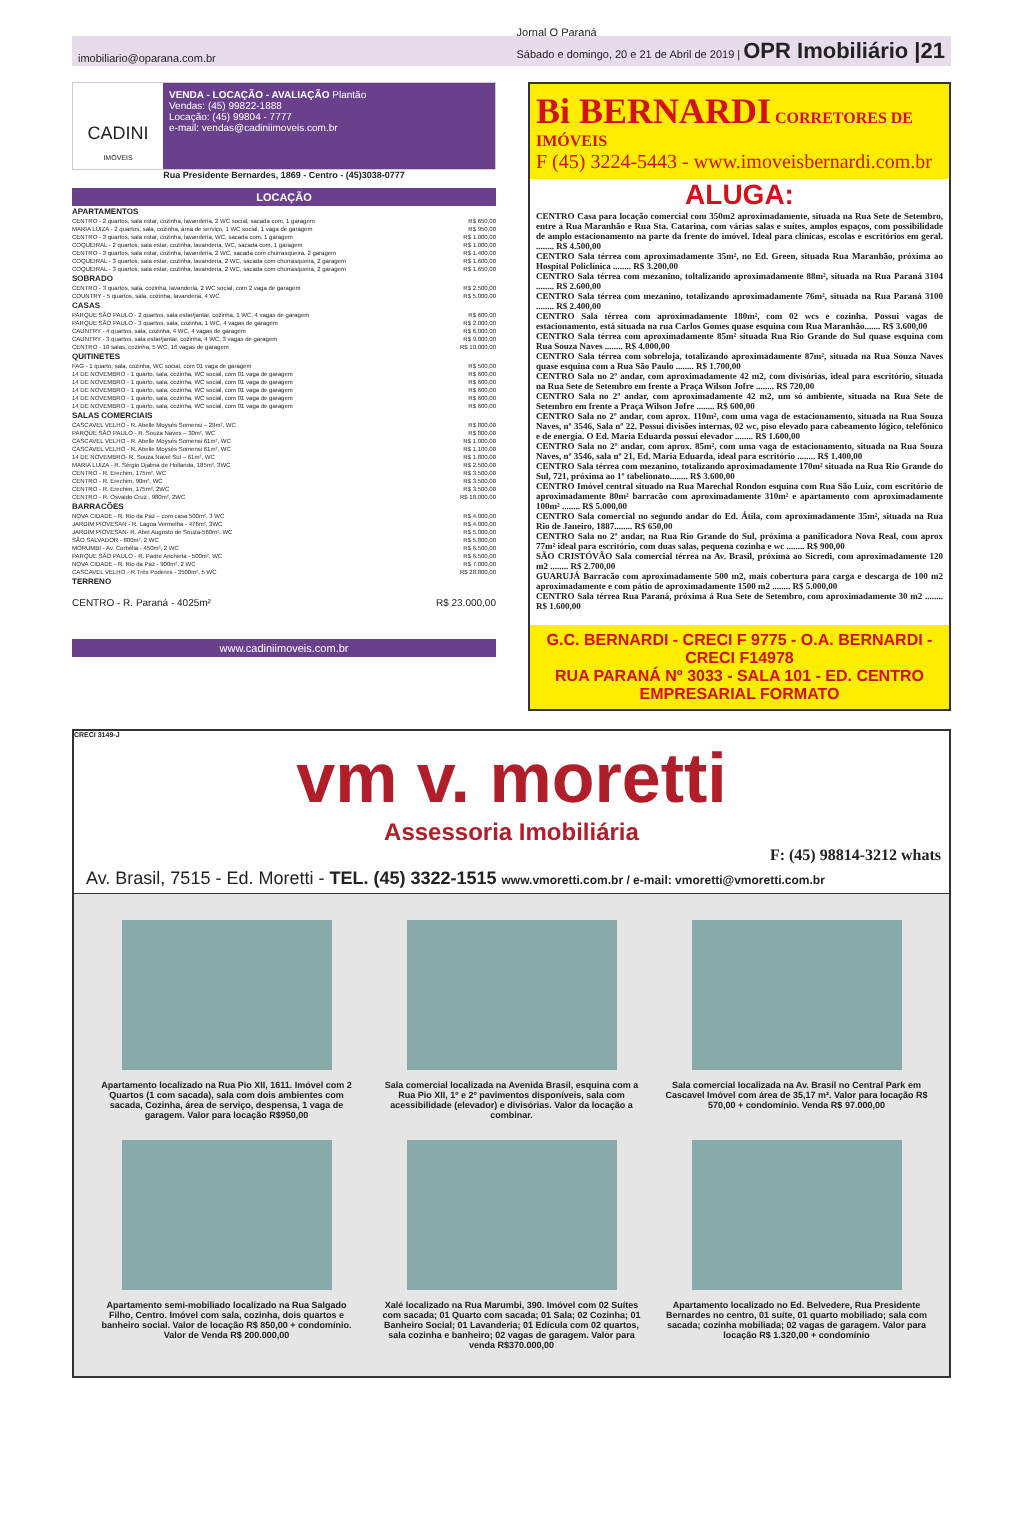imobiliario@oparana.com.br Jornal O Paraná
Sábado e domingo, 20 e 21 de Abril de 2019 | OPR Imobiliário |21
CADINI
IMÓVEIS
VENDA - LOCAÇÃO - AVALIAÇÃO Plantão
Vendas: (45) 99822-1888
Locação: (45) 99804 - 7777
e-mail: vendas@cadiniimoveis.com.br
Rua Presidente Bernardes, 1869 - Centro - (45)3038-0777
LOCAÇÃO
| APARTAMENTOS | |
| CENTRO - 2 quartos, sala estar, cozinha, lavanderia, 2 WC social, sacada com, 1 garagem | R$ 650,00 |
| MARIA LUIZA - 2 quartos, sala, cozinha, área de serviço, 1 WC social, 1 vaga de garagem | R$ 950,00 |
| CENTRO - 3 quartos, sala estar, cozinha, lavanderia, WC, sacada com, 1 garagem | R$ 1.000,00 |
| COQUEIRAL - 2 quartos, sala estar, cozinha, lavanderia, WC, sacada com, 1 garagem | R$ 1.000,00 |
| CENTRO - 3 quartos, sala estar, cozinha, lavanderia, 2 WC, sacada com churrasqueira, 2 garagem | R$ 1.400,00 |
| COQUEIRAL - 3 quartos, sala estar, cozinha, lavanderia, 2 WC, sacada com churrasqueira, 2 garagem | R$ 1.600,00 |
| COQUEIRAL - 3 quartos, sala estar, cozinha, lavanderia, 2 WC, sacada com churrasqueira, 2 garagem | R$ 1.650,00 |
| SOBRADO | |
| CENTRO - 3 quartos, sala, cozinha, lavanderia, 2 WC social, com 2 vaga de garagem | R$ 2.500,00 |
| COUNTRY - 5 quartos, sala, cozinha, lavanderia, 4 WC | R$ 5.000,00 |
| CASAS | |
| PARQUE SÃO PAULO - 2 quartos, sala estar/jantar, cozinha, 1 WC, 4 vagas de garagem | R$ 600,00 |
| PARQUE SÃO PAULO - 3 quartos, sala, cozinha, 1 WC, 4 vagas de garagem | R$ 2.000,00 |
| CAUNTRY - 4 quartos, sala, cozinha, 4 WC, 4 vagas de garagem | R$ 6.000,00 |
| CAUNTRY - 3 quartos, sala estar/jantar, cozinha, 4 WC, 3 vagas de garagem | R$ 9.000,00 |
| CENTRO - 10 salas, cozinha, 5 WC, 16 vagas de garagem | R$ 10.000,00 |
| QUITINETES | |
| FAG - 1 quarto, sala, cozinha, WC social, com 01 vaga de garagem | R$ 500,00 |
| 14 DE NOVEMBRO - 1 quarto, sala, cozinha, WC social, com 01 vaga de garagem | R$ 600,00 |
| 14 DE NOVEMBRO - 1 quarto, sala, cozinha, WC social, com 01 vaga de garagem | R$ 600,00 |
| 14 DE NOVEMBRO - 1 quarto, sala, cozinha, WC social, com 01 vaga de garagem | R$ 600,00 |
| 14 DE NOVEMBRO - 1 quarto, sala, cozinha, WC social, com 01 vaga de garagem | R$ 600,00 |
| 14 DE NOVEMBRO - 1 quarto, sala, cozinha, WC social, com 01 vaga de garagem | R$ 600,00 |
| SALAS COMERCIAIS | |
| CASCAVEL VELHO - R. Abelle Moysés Somensi – 29m², WC | R$ 800,00 |
| PARQUE SÃO PAULO - R. Souza Naves – 30m², WC | R$ 800,00 |
| CASCAVEL VELHO - R. Abelle Moysés Somensi 61m², WC | R$ 1.000,00 |
| CASCAVEL VELHO - R. Abelle Moysés Somensi 61m², WC | R$ 1.100,00 |
| 14 DE NOVEMBRO- R. Souza Navel Sul – 61m², WC | R$ 1.800,00 |
| MARIA LUIZA - R. Sérgio Djalma de Hollanda, 185m², 3WC | R$ 2.500,00 |
| CENTRO - R. Erechim, 175m², WC | R$ 3.500,00 |
| CENTRO - R. Erechim, 90m², WC | R$ 3.500,00 |
| CENTRO - R. Erechim, 175m², 2WC | R$ 3.500,00 |
| CENTRO - R. Osvaldo Cruz , 980m², 2WC | R$ 18.000,00 |
| BARRACÕES | |
| NOVA CIDADE - R. Rio da Paz – com casa 500m², 3 WC | R$ 4.000,00 |
| JARDIM PIOVESAN - R. Lagoa Vermelha - 476m², 3WC | R$ 4.000,00 |
| JARDIM PIOVESAN- R. Abel Augosto de Souza-560m², WC | R$ 5.000,00 |
| SÃO SALVADOR - 800m², 2 WC | R$ 5.800,00 |
| MORUMBI - Av. Corbélia - 450m², 2 WC | R$ 6.500,00 |
| PARQUE SÃO PAULO - R. Padre Anchieta - 500m², WC | R$ 6.500,00 |
| NOVA CIDADE - R. Rio da Paz - 900m², 2 WC | R$ 7.000,00 |
| CASCAVEL VELHO - R.Três Poderes - 3500m², 5 WC | R$ 28.800,00 |
| TERRENO | |
| CENTRO - R. Paraná - 4025m² | R$ 23.000,00 |
www.cadiniimoveis.com.br
Bi BERNARDI CORRETORES DE IMÓVEIS
F (45) 3224-5443 - www.imoveisbernardi.com.br
ALUGA:
CENTRO Casa para locação comercial com 350m2 aproximadamente, situada na Rua Sete de Setembro, entre a Rua Maranhão e Rua Sta. Catarina, com várias salas e suítes, amplos espaços, com possibilidade de amplo estacionamento na parte da frente do imóvel. Ideal para clínicas, escolas e escritórios em geral. ........ R$ 4.500,00
CENTRO Sala térrea com aproximadamente 35m², no Ed. Green, situada Rua Maranhão, próxima ao Hospital Policlínica ........ R$ 3.200,00
CENTRO Sala térrea com mezanino, toltalizando aproximadamente 88m², situada na Rua Paraná 3104 ........ R$ 2.600,00
CENTRO Sala térrea com mezanino, totalizando aproximadamente 76m², situada na Rua Paraná 3100 ........ R$ 2.400,00
CENTRO Sala térrea com aproximadamente 180m², com 02 wcs e cozinha. Possui vagas de estacionamento, está situada na rua Carlos Gomes quase esquina com Rua Maranhão....... R$ 3.600,00
CENTRO Sala térrea com aproximadamente 85m² situada Rua Rio Grande do Sul quase esquina com Rua Souza Naves ........ R$ 4.000,00
CENTRO Sala térrea com sobreloja, totalizando aproximadamente 87m², situada na Rua Souza Naves quase esquina com a Rua São Paulo ........ R$ 1.700,00
CENTRO Sala no 2º andar, com aproximadamente 42 m2, com divisórias, ideal para escritório, situada na Rua Sete de Setembro em frente a Praça Wilson Jofre ........ R$ 720,00
CENTRO Sala no 2º andar, com aproximadamente 42 m2, um só ambiente, situada na Rua Sete de Setembro em frente a Praça Wilson Jofre ........ R$ 600,00
CENTRO Sala no 2º andar, com aprox. 110m², com uma vaga de estacionamento, situada na Rua Souza Naves, nº 3546, Sala nº 22. Possui divisões internas, 02 wc, piso elevado para cabeamento lógico, telefônico e de energia. O Ed. Maria Eduarda possui elevador ........ R$ 1.600,00
CENTRO Sala no 2º andar, com aprox. 85m², com uma vaga de estacionamento, situada na Rua Souza Naves, nº 3546, sala nº 21, Ed. Maria Eduarda, ideal para escritório ........ R$ 1.400,00
CENTRO Sala térrea com mezanino, totalizando aproximadamente 170m² situada na Rua Rio Grande do Sul, 721, próxima ao 1º tabelionato........ R$ 3.600,00
CENTRO Imóvel central situado na Rua Marechal Rondon esquina com Rua São Luiz, com escritório de aproximadamente 80m² barracão com aproximadamente 310m² e apartamento com aproximadamente 100m² ........ R$ 5.000,00
CENTRO Sala comercial no segundo andar do Ed. Átila, com aproximadamente 35m², situada na Rua Rio de Janeiro, 1887........ R$ 650,00
CENTRO Sala no 2º andar, na Rua Rio Grande do Sul, próxima a panificadora Nova Real, com aprox 77m² ideal para escritório, com duas salas, pequena cozinha e wc ........ R$ 900,00
SÃO CRISTÓVÃO Sala comercial térrea na Av. Brasil, próxima ao Sicredi, com aproximadamente 120 m2 ........ R$ 2.700,00
GUARUJÁ Barracão com aproximadamente 500 m2, mais cobertura para carga e descarga de 100 m2 aproximadamente e com pátio de aproximadamente 1500 m2 ........ R$ 5.000,00
CENTRO Sala térrea Rua Paraná, próxima á Rua Sete de Setembro, com aproximadamente 30 m2 ........ R$ 1.600,00
G.C. BERNARDI - CRECI F 9775 - O.A. BERNARDI - CRECI F14978
RUA PARANÁ Nº 3033 - SALA 101 - ED. CENTRO EMPRESARIAL FORMATO
CRECI 3149-J
vm v. moretti
Assessoria Imobiliária
F: (45) 98814-3212 whats
Av. Brasil, 7515 - Ed. Moretti - TEL. (45) 3322-1515 www.vmoretti.com.br / e-mail: vmoretti@vmoretti.com.br
Apartamento localizado na Rua Pio XII, 1611. Imóvel com 2 Quartos (1 com sacada), sala com dois ambientes com sacada, Cozinha, área de serviço, despensa, 1 vaga de garagem. Valor para locação R$950,00
Sala comercial localizada na Avenida Brasil, esquina com a Rua Pio XII, 1º e 2º pavimentos disponíveis, sala com acessibilidade (elevador) e divisórias. Valor da locação a combinar.
Sala comercial localizada na Av. Brasil no Central Park em Cascavel Imóvel com área de 35,17 m². Valor para locação R$ 570,00 + condomínio. Venda R$ 97.000,00
Apartamento semi-mobiliado localizado na Rua Salgado Filho, Centro. Imóvel com sala, cozinha, dois quartos e banheiro social. Valor de locação R$ 850,00 + condomínio. Valor de Venda R$ 200.000,00
Xalé localizado na Rua Marumbi, 390. Imóvel com 02 Suítes com sacada; 01 Quarto com sacada; 01 Sala; 02 Cozinha; 01 Banheiro Social; 01 Lavanderia; 01 Edícula com 02 quartos, sala cozinha e banheiro; 02 vagas de garagem. Valor para venda R$370.000,00
Apartamento localizado no Ed. Belvedere, Rua Presidente Bernardes no centro, 01 suíte, 01 quarto mobiliado; sala com sacada; cozinha mobiliada; 02 vagas de garagem. Valor para locação R$ 1.320,00 + condomínio